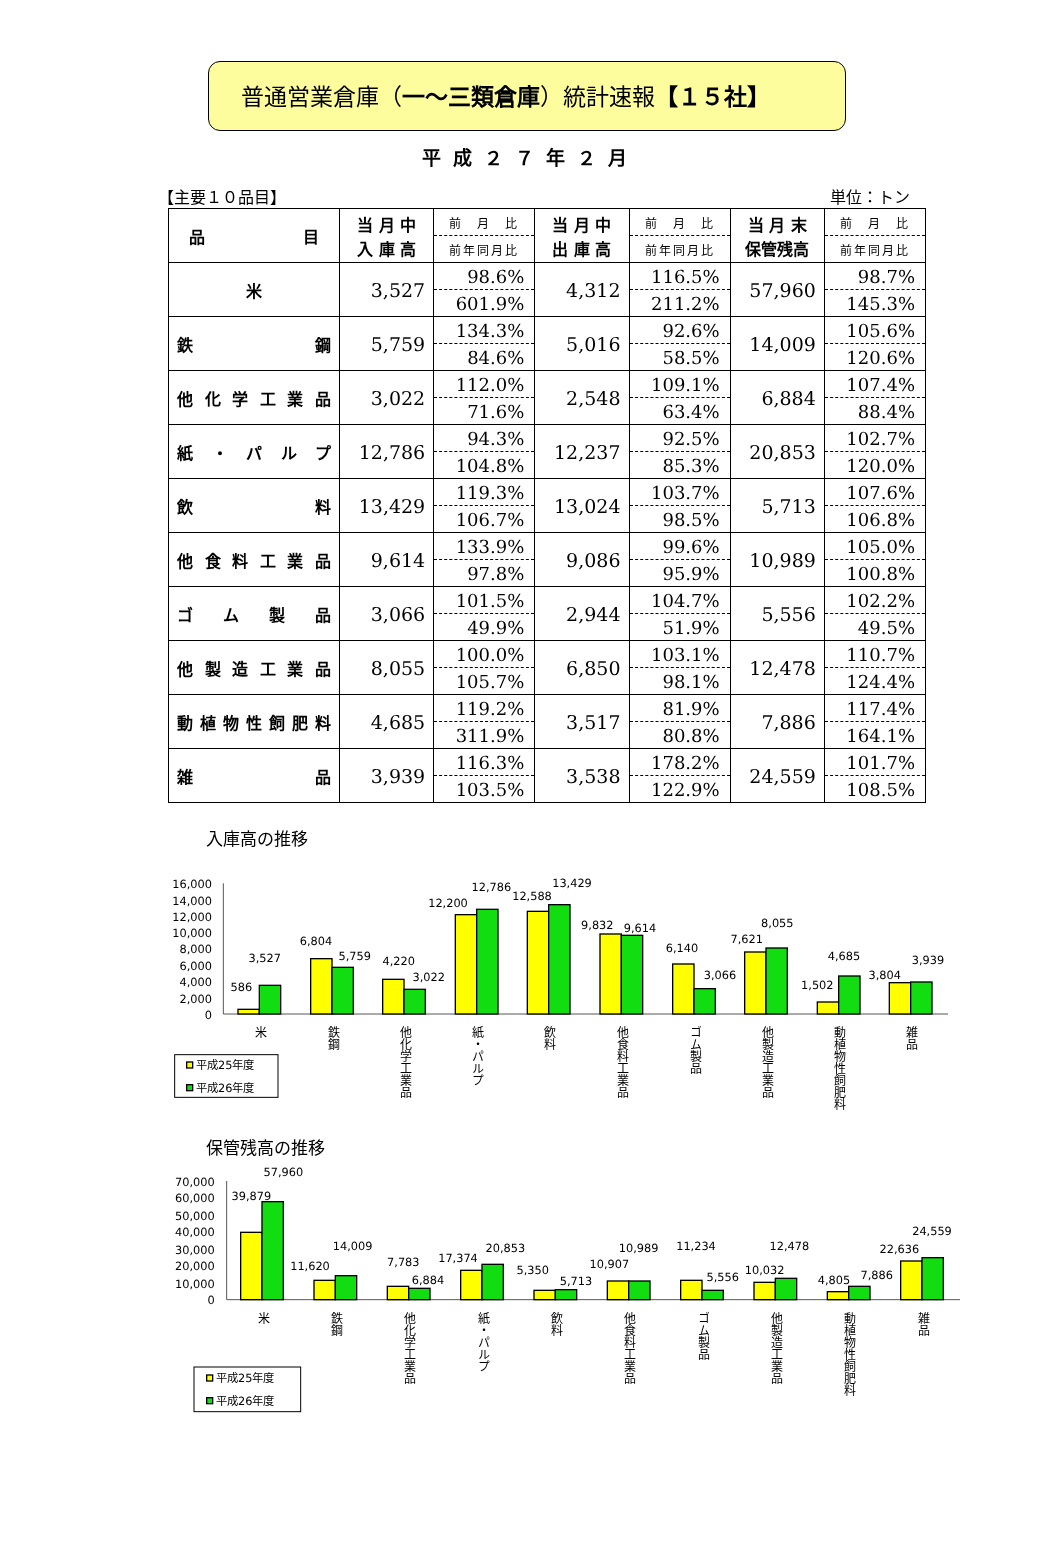普通営業倉庫（一～三類倉庫）統計速報【１５社】
平成２７年２月
【主要１０品目】 単位：トン
| 品 目 | 当 月 中 入 庫 高 | 前 月 比 | 当 月 中 出 庫 高 | 前 月 比 | 当 月 末 保管残高 | 前 月 比 |
| --- | --- | --- | --- | --- | --- | --- |
| | | 前年同月比 | | 前年同月比 | | 前年同月比 |
| 米 | 3,527 | 98.6% | 4,312 | 116.5% | 57,960 | 98.7% |
| | | 601.9% | | 211.2% | | 145.3% |
| 鉄 鋼 | 5,759 | 134.3% | 5,016 | 92.6% | 14,009 | 105.6% |
| | | 84.6% | | 58.5% | | 120.6% |
| 他 化 学 工 業 品 | 3,022 | 112.0% | 2,548 | 109.1% | 6,884 | 107.4% |
| | | 71.6% | | 63.4% | | 88.4% |
| 紙 ・ パ ル プ | 12,786 | 94.3% | 12,237 | 92.5% | 20,853 | 102.7% |
| | | 104.8% | | 85.3% | | 120.0% |
| 飲 料 | 13,429 | 119.3% | 13,024 | 103.7% | 5,713 | 107.6% |
| | | 106.7% | | 98.5% | | 106.8% |
| 他 食 料 工 業 品 | 9,614 | 133.9% | 9,086 | 99.6% | 10,989 | 105.0% |
| | | 97.8% | | 95.9% | | 100.8% |
| ゴ ム 製 品 | 3,066 | 101.5% | 2,944 | 104.7% | 5,556 | 102.2% |
| | | 49.9% | | 51.9% | | 49.5% |
| 他 製 造 工 業 品 | 8,055 | 100.0% | 6,850 | 103.1% | 12,478 | 110.7% |
| | | 105.7% | | 98.1% | | 124.4% |
| 動植物性飼肥料 | 4,685 | 119.2% | 3,517 | 81.9% | 7,886 | 117.4% |
| | | 311.9% | | 80.8% | | 164.1% |
| 雑 品 | 3,939 | 116.3% | 3,538 | 178.2% | 24,559 | 101.7% |
| | | 103.5% | | 122.9% | | 108.5% |
入庫高の推移
16,000
14,000
12,000
10,000
8,000
6,000
4,000
2,000
0
586
3,527
6,804
5,759
4,220
3,022
12,200
12,786
12,588
13,429
9,832
9,614
6,140
3,066
7,621
8,055
1,502
4,685
3,804
3,939
米
鉄鋼
他化学工業品
紙・パルプ
飲料
他食料工業品
ゴム製品
他製造工業品
動植物性飼肥料
雑品
平成25年度
平成26年度
保管残高の推移
70,000
60,000
50,000
40,000
30,000
20,000
10,000
0
39,879
57,960
11,620
14,009
7,783
6,884
17,374
20,853
5,350
5,713
10,907
10,989
11,234
5,556
10,032
12,478
4,805
7,886
22,636
24,559
米
鉄鋼
他化学工業品
紙・パルプ
飲料
他食料工業品
ゴム製品
他製造工業品
動植物性飼肥料
雑品
平成25年度
平成26年度